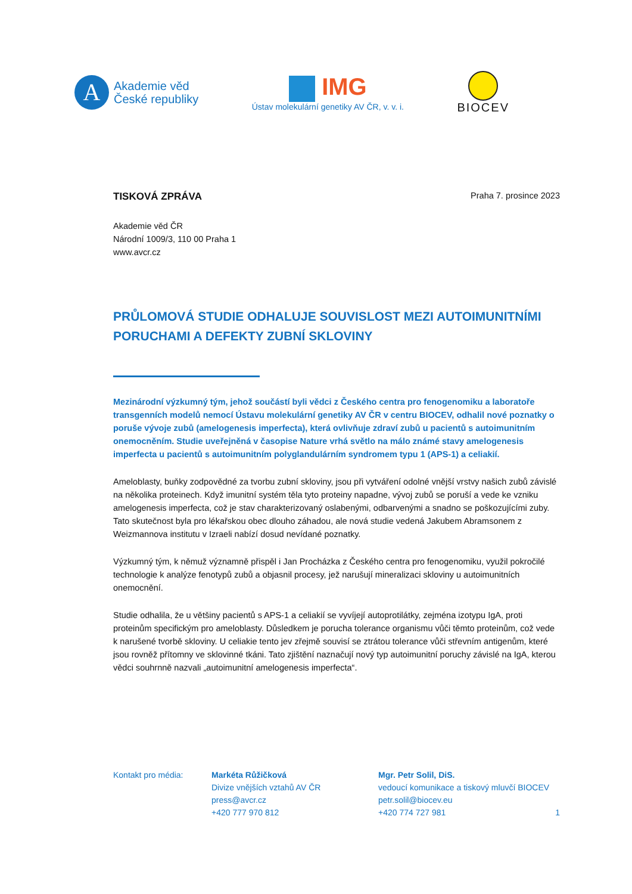A
Akademie věd
České republiky
IMG
Ústav molekulární genetiky AV ČR, v. v. i.
BIOCEV
TISKOVÁ ZPRÁVA
Praha 7. prosince 2023
Akademie věd ČR
Národní 1009/3, 110 00 Praha 1
www.avcr.cz
PRŮLOMOVÁ STUDIE ODHALUJE SOUVISLOST MEZI AUTOIMUNITNÍMI PORUCHAMI A DEFEKTY ZUBNÍ SKLOVINY
Mezinárodní výzkumný tým, jehož součástí byli vědci z Českého centra pro fenogenomiku a laboratoře transgenních modelů nemocí Ústavu molekulární genetiky AV ČR v centru BIOCEV, odhalil nové poznatky o poruše vývoje zubů (amelogenesis imperfecta), která ovlivňuje zdraví zubů u pacientů s autoimunitním onemocněním. Studie uveřejněná v časopise Nature vrhá světlo na málo známé stavy amelogenesis imperfecta u pacientů s autoimunitním polyglandulárním syndromem typu 1 (APS-1) a celiakií.
Ameloblasty, buňky zodpovědné za tvorbu zubní skloviny, jsou při vytváření odolné vnější vrstvy našich zubů závislé na několika proteinech. Když imunitní systém těla tyto proteiny napadne, vývoj zubů se poruší a vede ke vzniku amelogenesis imperfecta, což je stav charakterizovaný oslabenými, odbarvenými a snadno se poškozujícími zuby. Tato skutečnost byla pro lékařskou obec dlouho záhadou, ale nová studie vedená Jakubem Abramsonem z Weizmannova institutu v Izraeli nabízí dosud nevídané poznatky.
Výzkumný tým, k němuž významně přispěl i Jan Procházka z Českého centra pro fenogenomiku, využil pokročilé technologie k analýze fenotypů zubů a objasnil procesy, jež narušují mineralizaci skloviny u autoimunitních onemocnění.
Studie odhalila, že u většiny pacientů s APS-1 a celiakií se vyvíjejí autoprotilátky, zejména izotypu IgA, proti proteinům specifickým pro ameloblasty. Důsledkem je porucha tolerance organismu vůči těmto proteinům, což vede k narušené tvorbě skloviny. U celiakie tento jev zřejmě souvisí se ztrátou tolerance vůči střevním antigenům, které jsou rovněž přítomny ve sklovinné tkáni. Tato zjištění naznačují nový typ autoimunitní poruchy závislé na IgA, kterou vědci souhrnně nazvali „autoimunitní amelogenesis imperfecta“.
Kontakt pro média: Markéta Růžičková
Divize vnějších vztahů AV ČR
press@avcr.cz
+420 777 970 812
Mgr. Petr Solil, DiS.
vedoucí komunikace a tiskový mluvčí BIOCEV
petr.solil@biocev.eu
+420 774 727 981
1